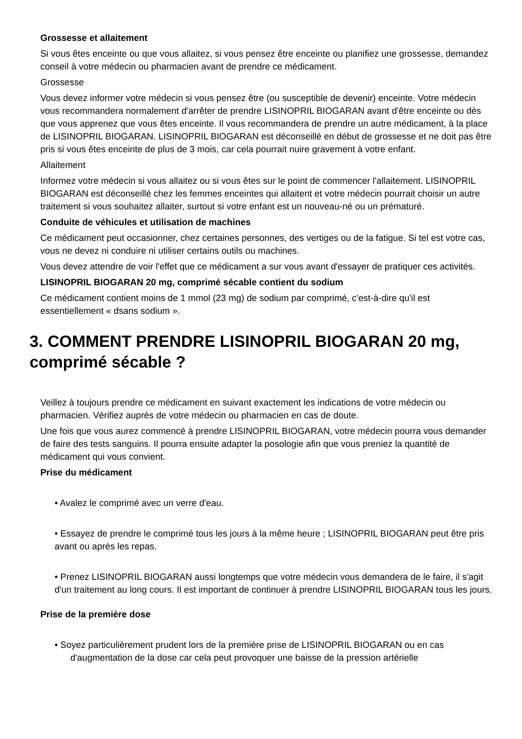Grossesse et allaitement
Si vous êtes enceinte ou que vous allaitez, si vous pensez être enceinte ou planifiez une grossesse, demandez conseil à votre médecin ou pharmacien avant de prendre ce médicament.
Grossesse
Vous devez informer votre médecin si vous pensez être (ou susceptible de devenir) enceinte. Votre médecin vous recommandera normalement d'arrêter de prendre LISINOPRIL BIOGARAN avant d'être enceinte ou dès que vous apprenez que vous êtes enceinte. Il vous recommandera de prendre un autre médicament, à la place de LISINOPRIL BIOGARAN. LISINOPRIL BIOGARAN est déconseillé en début de grossesse et ne doit pas être pris si vous êtes enceinte de plus de 3 mois, car cela pourrait nuire gravement à votre enfant.
Allaitement
Informez votre médecin si vous allaitez ou si vous êtes sur le point de commencer l'allaitement. LISINOPRIL BIOGARAN est déconseillé chez les femmes enceintes qui allaitent et votre médecin pourrait choisir un autre traitement si vous souhaitez allaiter, surtout si votre enfant est un nouveau-né ou un prématuré.
Conduite de véhicules et utilisation de machines
Ce médicament peut occasionner, chez certaines personnes, des vertiges ou de la fatigue. Si tel est votre cas, vous ne devez ni conduire ni utiliser certains outils ou machines.
Vous devez attendre de voir l'effet que ce médicament a sur vous avant d'essayer de pratiquer ces activités.
LISINOPRIL BIOGARAN 20 mg, comprimé sécable contient du sodium
Ce médicament contient moins de 1 mmol (23 mg) de sodium par comprimé, c'est-à-dire qu'il est essentiellement « dsans sodium ».
3. COMMENT PRENDRE LISINOPRIL BIOGARAN 20 mg, comprimé sécable ?
Veillez à toujours prendre ce médicament en suivant exactement les indications de votre médecin ou pharmacien. Vérifiez auprès de votre médecin ou pharmacien en cas de doute.
Une fois que vous aurez commencé à prendre LISINOPRIL BIOGARAN, votre médecin pourra vous demander de faire des tests sanguins. Il pourra ensuite adapter la posologie afin que vous preniez la quantité de médicament qui vous convient.
Prise du médicament
• Avalez le comprimé avec un verre d'eau.
• Essayez de prendre le comprimé tous les jours à la même heure ; LISINOPRIL BIOGARAN peut être pris avant ou après les repas.
• Prenez LISINOPRIL BIOGARAN aussi longtemps que votre médecin vous demandera de le faire, il s'agit d'un traitement au long cours. Il est important de continuer à prendre LISINOPRIL BIOGARAN tous les jours.
Prise de la première dose
• Soyez particulièrement prudent lors de la première prise de LISINOPRIL BIOGARAN ou en cas d'augmentation de la dose car cela peut provoquer une baisse de la pression artérielle